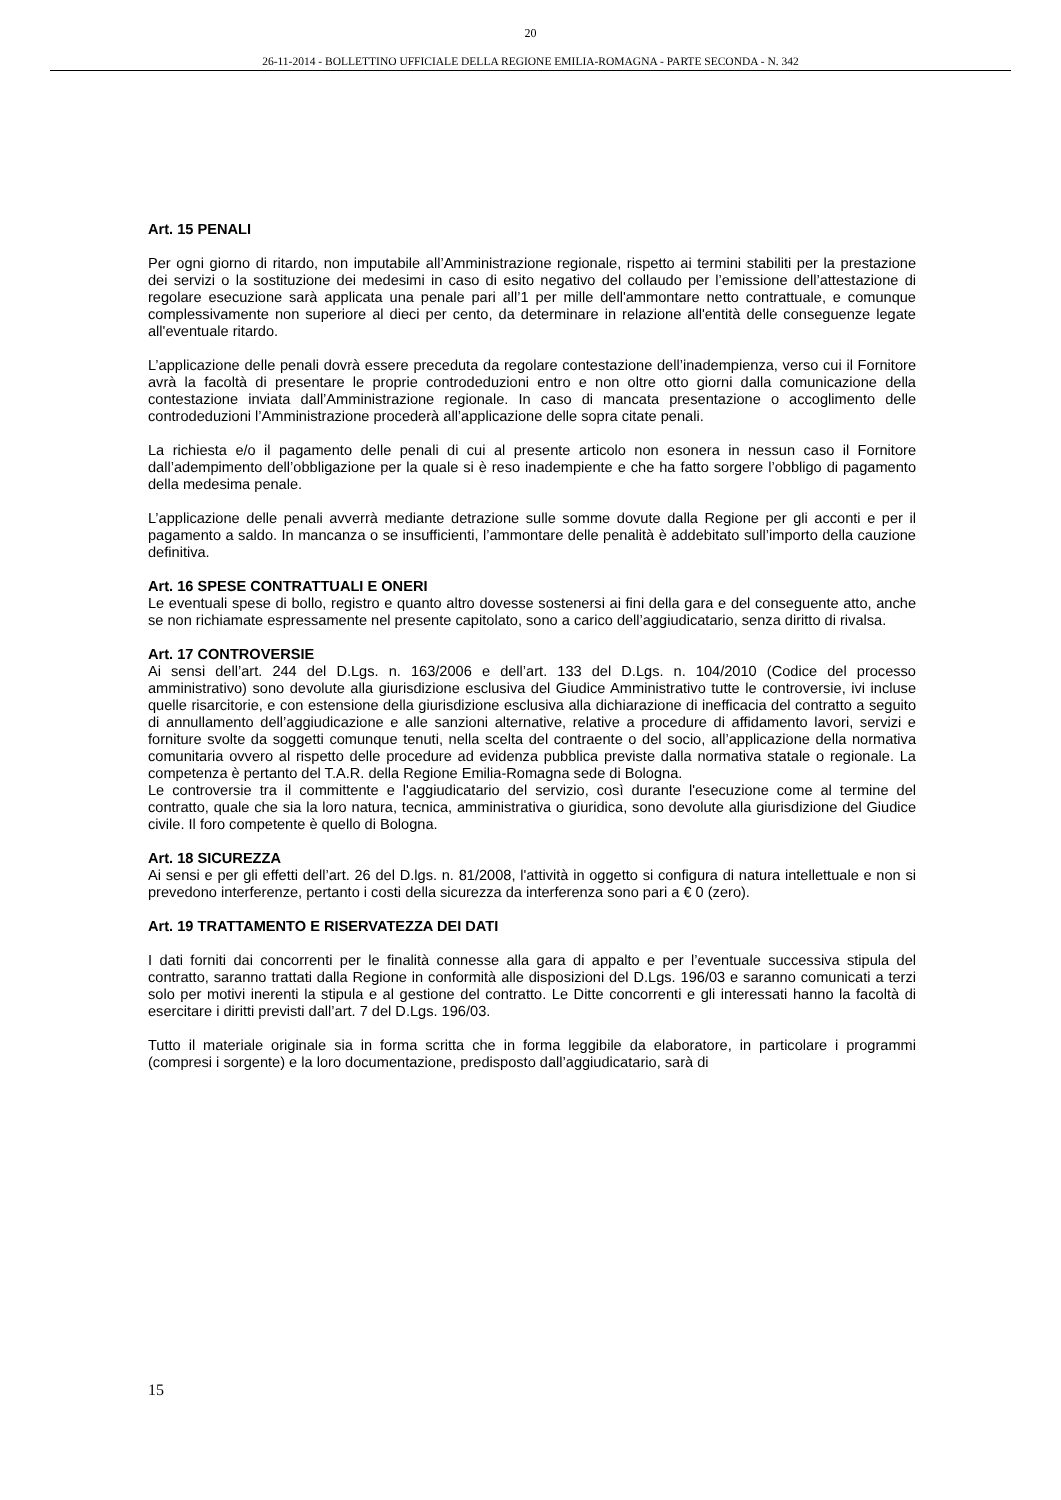20
26-11-2014 - BOLLETTINO UFFICIALE DELLA REGIONE EMILIA-ROMAGNA - PARTE SECONDA - N. 342
Art. 15 PENALI
Per ogni giorno di ritardo, non imputabile all’Amministrazione regionale, rispetto ai termini stabiliti per la prestazione dei servizi o la sostituzione dei medesimi in caso di esito negativo del collaudo per l’emissione dell’attestazione di regolare esecuzione sarà applicata una penale pari all’1 per mille dell'ammontare netto contrattuale, e comunque complessivamente non superiore al dieci per cento, da determinare in relazione all'entità delle conseguenze legate all'eventuale ritardo.
L’applicazione delle penali dovrà essere preceduta da regolare contestazione dell’inadempienza, verso cui il Fornitore avrà la facoltà di presentare le proprie controdeduzioni entro e non oltre otto giorni dalla comunicazione della contestazione inviata dall’Amministrazione regionale. In caso di mancata presentazione o accoglimento delle controdeduzioni l’Amministrazione procederà all’applicazione delle sopra citate penali.
La richiesta e/o il pagamento delle penali di cui al presente articolo non esonera in nessun caso il Fornitore dall’adempimento dell’obbligazione per la quale si è reso inadempiente e che ha fatto sorgere l’obbligo di pagamento della medesima penale.
L’applicazione delle penali avverrà mediante detrazione sulle somme dovute dalla Regione per gli acconti e per il pagamento a saldo. In mancanza o se insufficienti, l’ammontare delle penalità è addebitato sull’importo della cauzione definitiva.
Art. 16 SPESE CONTRATTUALI E ONERI
Le eventuali spese di bollo, registro e quanto altro dovesse sostenersi ai fini della gara e del conseguente atto, anche se non richiamate espressamente nel presente capitolato, sono a carico dell’aggiudicatario, senza diritto di rivalsa.
Art. 17 CONTROVERSIE
Ai sensi dell’art. 244 del D.Lgs. n. 163/2006 e dell’art. 133 del D.Lgs. n. 104/2010 (Codice del processo amministrativo) sono devolute alla giurisdizione esclusiva del Giudice Amministrativo tutte le controversie, ivi incluse quelle risarcitorie, e con estensione della giurisdizione esclusiva alla dichiarazione di inefficacia del contratto a seguito di annullamento dell’aggiudicazione e alle sanzioni alternative, relative a procedure di affidamento lavori, servizi e forniture svolte da soggetti comunque tenuti, nella scelta del contraente o del socio, all’applicazione della normativa comunitaria ovvero al rispetto delle procedure ad evidenza pubblica previste dalla normativa statale o regionale. La competenza è pertanto del T.A.R. della Regione Emilia-Romagna sede di Bologna.
Le controversie tra il committente e l'aggiudicatario del servizio, così durante l'esecuzione come al termine del contratto, quale che sia la loro natura, tecnica, amministrativa o giuridica, sono devolute alla giurisdizione del Giudice civile. Il foro competente è quello di Bologna.
Art. 18 SICUREZZA
Ai sensi e per gli effetti dell’art. 26 del D.lgs. n. 81/2008, l'attività in oggetto si configura di natura intellettuale e non si prevedono interferenze, pertanto i costi della sicurezza da interferenza sono pari a € 0 (zero).
Art. 19 TRATTAMENTO E RISERVATEZZA DEI DATI
I dati forniti dai concorrenti per le finalità connesse alla gara di appalto e per l’eventuale successiva stipula del contratto, saranno trattati dalla Regione in conformità alle disposizioni del D.Lgs. 196/03 e saranno comunicati a terzi solo per motivi inerenti la stipula e al gestione del contratto. Le Ditte concorrenti e gli interessati hanno la facoltà di esercitare i diritti previsti dall’art. 7 del D.Lgs. 196/03.
Tutto il materiale originale sia in forma scritta che in forma leggibile da elaboratore, in particolare i programmi (compresi i sorgente) e la loro documentazione, predisposto dall’aggiudicatario, sarà di
15